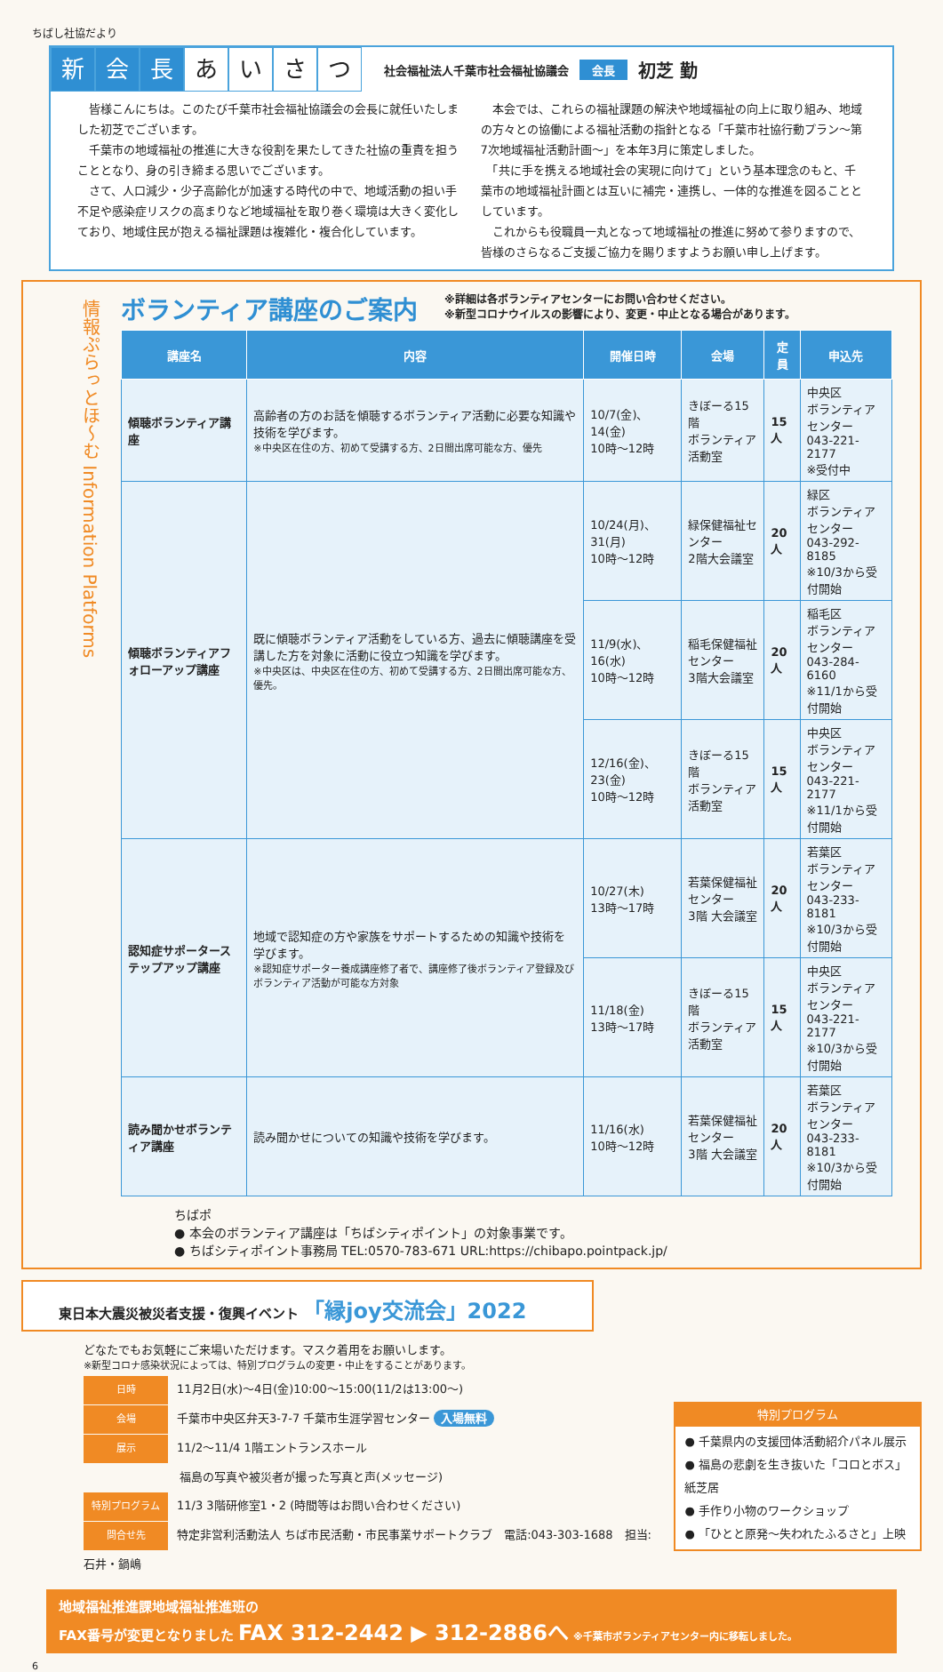ちばし社協だより
新会 長 あいさつ 社会福祉法人千葉市社会福祉協議会 会長 初芝 勤
　皆様こんにちは。このたび千葉市社会福祉協議会の会長に就任いたしました初芝でございます。
　千葉市の地域福祉の推進に大きな役割を果たしてきた社協の重責を担うこととなり、身の引き締まる思いでございます。
　さて、人口減少・少子高齢化が加速する時代の中で、地域活動の担い手不足や感染症リスクの高まりなど地域福祉を取り巻く環境は大きく変化しており、地域住民が抱える福祉課題は複雑化・複合化しています。
　本会では、これらの福祉課題の解決や地域福祉の向上に取り組み、地域の方々との協働による福祉活動の指針となる「千葉市社協行動プラン～第7次地域福祉活動計画～」を本年3月に策定しました。
　「共に手を携える地域社会の実現に向けて」という基本理念のもと、千葉市の地域福祉計画とは互いに補完・連携し、一体的な推進を図ることとしています。
　これからも役職員一丸となって地域福祉の推進に努めて参りますので、皆様のさらなるご支援ご協力を賜りますようお願い申し上げます。
情報ぷらっとほ～む Information Platforms
ボランティア講座のご案内
※詳細は各ボランティアセンターにお問い合わせください。
※新型コロナウイルスの影響により、変更・中止となる場合があります。
| 講座名 | 内容 | 開催日時 | 会場 | 定員 | 申込先 |
| --- | --- | --- | --- | --- | --- |
| 傾聴ボランティア講座 | 高齢者の方のお話を傾聴するボランティア活動に必要な知識や技術を学びます。 ※中央区在住の方、初めて受講する方、2日間出席可能な方、優先 | 10/7(金)、14(金) 10時～12時 | きぼーる15階 ボランティア活動室 | 15人 | 中央区 ボランティアセンター 043-221-2177 ※受付中 |
| 傾聴ボランティアフォローアップ講座 | 既に傾聴ボランティア活動をしている方、過去に傾聴講座を受講した方を対象に活動に役立つ知識を学びます。 ※中央区は、中央区在住の方、初めて受講する方、2日間出席可能な方、優先。 | 10/24(月)、31(月) 10時～12時 | 緑保健福祉センター 2階大会議室 | 20人 | 緑区 ボランティアセンター 043-292-8185 ※10/3から受付開始 |
| | | 11/9(水)、16(水) 10時～12時 | 稲毛保健福祉センター 3階大会議室 | 20人 | 稲毛区 ボランティアセンター 043-284-6160 ※11/1から受付開始 |
| | | 12/16(金)、23(金) 10時～12時 | きぼーる15階 ボランティア活動室 | 15人 | 中央区 ボランティアセンター 043-221-2177 ※11/1から受付開始 |
| 認知症サポーターステップアップ講座 | 地域で認知症の方や家族をサポートするための知識や技術を学びます。 ※認知症サポーター養成講座修了者で、講座修了後ボランティア登録及びボランティア活動が可能な方対象 | 10/27(木) 13時～17時 | 若葉保健福祉センター 3階 大会議室 | 20人 | 若葉区 ボランティアセンター 043-233-8181 ※10/3から受付開始 |
| | | 11/18(金) 13時～17時 | きぼーる15階 ボランティア活動室 | 15人 | 中央区 ボランティアセンター 043-221-2177 ※10/3から受付開始 |
| 読み聞かせボランティア講座 | 読み聞かせについての知識や技術を学びます。 | 11/16(水) 10時～12時 | 若葉保健福祉センター 3階 大会議室 | 20人 | 若葉区 ボランティアセンター 043-233-8181 ※10/3から受付開始 |
ちばポ
● 本会のボランティア講座は「ちばシティポイント」の対象事業です。
● ちばシティポイント事務局 TEL:0570-783-671 URL:https://chibapo.pointpack.jp/
東日本大震災被災者支援・復興イベント 「縁joy交流会」2022
どなたでもお気軽にご来場いただけます。マスク着用をお願いします。
※新型コロナ感染状況によっては、特別プログラムの変更・中止をすることがあります。
日時 11月2日(水)～4日(金)10:00～15:00(11/2は13:00～)
会場 千葉市中央区弁天3-7-7 千葉市生涯学習センター 入場無料
展示 11/2～11/4 1階エントランスホール
福島の写真や被災者が撮った写真と声(メッセージ)
特別プログラム 11/3 3階研修室1・2 (時間等はお問い合わせください)
問合せ先 特定非営利活動法人 ちば市民活動・市民事業サポートクラブ　電話:043-303-1688　担当:石井・鍋嶋
特別プログラム
● 千葉県内の支援団体活動紹介パネル展示
● 福島の悲劇を生き抜いた「コロとボス」紙芝居
● 手作り小物のワークショップ
● 「ひとと原発～失われたふるさと」上映
地域福祉推進課地域福祉推進班の
FAX番号が変更となりました FAX 312-2442 ▶ 312-2886へ ※千葉市ボランティアセンター内に移転しました。
6